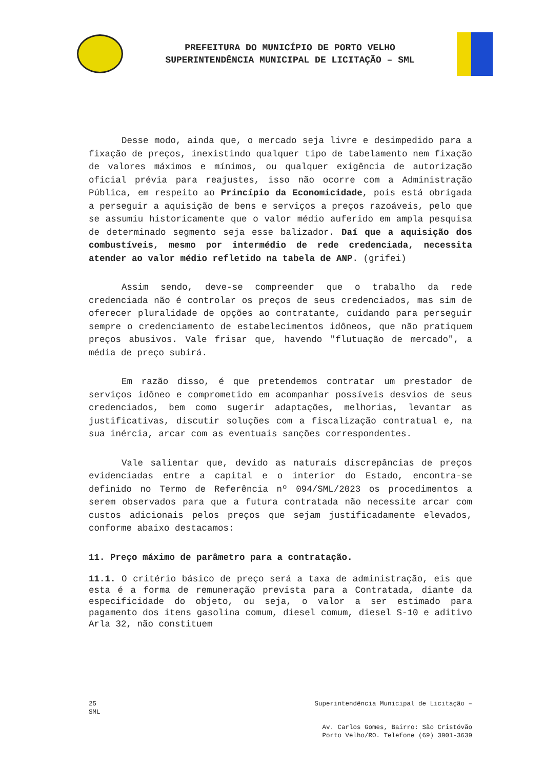PREFEITURA DO MUNICÍPIO DE PORTO VELHO
SUPERINTENDÊNCIA MUNICIPAL DE LICITAÇÃO – SML
Desse modo, ainda que, o mercado seja livre e desimpedido para a fixação de preços, inexistindo qualquer tipo de tabelamento nem fixação de valores máximos e mínimos, ou qualquer exigência de autorização oficial prévia para reajustes, isso não ocorre com a Administração Pública, em respeito ao Princípio da Economicidade, pois está obrigada a perseguir a aquisição de bens e serviços a preços razoáveis, pelo que se assumiu historicamente que o valor médio auferido em ampla pesquisa de determinado segmento seja esse balizador. Daí que a aquisição dos combustíveis, mesmo por intermédio de rede credenciada, necessita atender ao valor médio refletido na tabela de ANP. (grifei)
Assim sendo, deve-se compreender que o trabalho da rede credenciada não é controlar os preços de seus credenciados, mas sim de oferecer pluralidade de opções ao contratante, cuidando para perseguir sempre o credenciamento de estabelecimentos idôneos, que não pratiquem preços abusivos. Vale frisar que, havendo "flutuação de mercado", a média de preço subirá.
Em razão disso, é que pretendemos contratar um prestador de serviços idôneo e comprometido em acompanhar possíveis desvios de seus credenciados, bem como sugerir adaptações, melhorias, levantar as justificativas, discutir soluções com a fiscalização contratual e, na sua inércia, arcar com as eventuais sanções correspondentes.
Vale salientar que, devido as naturais discrepâncias de preços evidenciadas entre a capital e o interior do Estado, encontra-se definido no Termo de Referência nº 094/SML/2023 os procedimentos a serem observados para que a futura contratada não necessite arcar com custos adicionais pelos preços que sejam justificadamente elevados, conforme abaixo destacamos:
11. Preço máximo de parâmetro para a contratação.
11.1. O critério básico de preço será a taxa de administração, eis que esta é a forma de remuneração prevista para a Contratada, diante da especificidade do objeto, ou seja, o valor a ser estimado para pagamento dos itens gasolina comum, diesel comum, diesel S-10 e aditivo Arla 32, não constituem
25
SML
Superintendência Municipal de Licitação –
Av. Carlos Gomes, Bairro: São Cristóvão
Porto Velho/RO. Telefone (69) 3901-3639